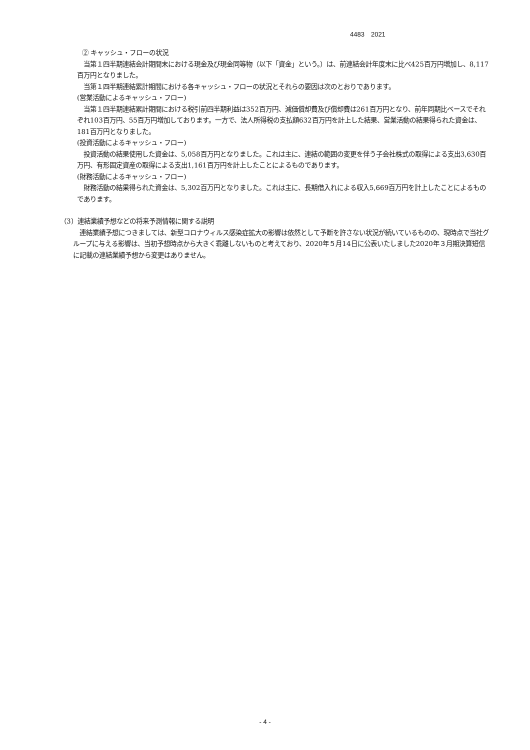4483　2021
② キャッシュ・フローの状況
　当第１四半期連結会計期間末における現金及び現金同等物（以下「資金」という。）は、前連結会計年度末に比べ425百万円増加し、8,117百万円となりました。
　当第１四半期連結累計期間における各キャッシュ・フローの状況とそれらの要因は次のとおりであります。
(営業活動によるキャッシュ・フロー)
　当第１四半期連結累計期間における税引前四半期利益は352百万円、減価償却費及び償却費は261百万円となり、前年同期比ベースでそれぞれ103百万円、55百万円増加しております。一方で、法人所得税の支払額632百万円を計上した結果、営業活動の結果得られた資金は、181百万円となりました。
(投資活動によるキャッシュ・フロー)
　投資活動の結果使用した資金は、5,058百万円となりました。これは主に、連結の範囲の変更を伴う子会社株式の取得による支出3,630百万円、有形固定資産の取得による支出1,161百万円を計上したことによるものであります。
(財務活動によるキャッシュ・フロー)
　財務活動の結果得られた資金は、5,302百万円となりました。これは主に、長期借入れによる収入5,669百万円を計上したことによるものであります。
（3）連結業績予想などの将来予測情報に関する説明
　連結業績予想につきましては、新型コロナウィルス感染症拡大の影響は依然として予断を許さない状況が続いているものの、現時点で当社グループに与える影響は、当初予想時点から大きく乖離しないものと考えており、2020年５月14日に公表いたしました2020年３月期決算短信に記載の連結業績予想から変更はありません。
- 4 -